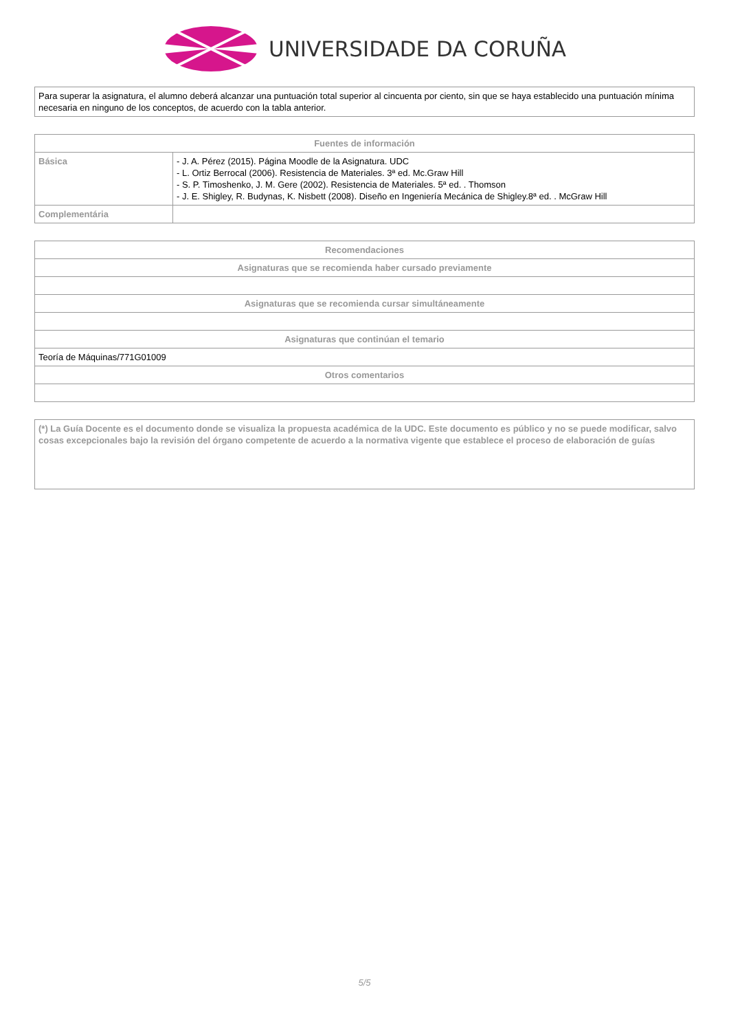UNIVERSIDADE DA CORUÑA
| Para superar la asignatura, el alumno deberá alcanzar una puntuación total superior al cincuenta por ciento, sin que se haya establecido una puntuación mínima necesaria en ninguno de los conceptos, de acuerdo con la tabla anterior. |
| Fuentes de información | |
| --- | --- |
| Básica | - J. A. Pérez (2015). Página Moodle de la Asignatura. UDC - L. Ortiz Berrocal (2006). Resistencia de Materiales. 3ª ed. Mc.Graw Hill - S. P. Timoshenko, J. M. Gere (2002). Resistencia de Materiales. 5ª ed. . Thomson - J. E. Shigley, R. Budynas, K. Nisbett (2008). Diseño en Ingeniería Mecánica de Shigley.8ª ed. . McGraw Hill |
| Complementária | |
| Recomendaciones |
| --- |
| Asignaturas que se recomienda haber cursado previamente |
| Asignaturas que se recomienda cursar simultáneamente |
| Asignaturas que continúan el temario |
| Teoría de Máquinas/771G01009 |
| Otros comentarios |
| (*) La Guía Docente es el documento donde se visualiza la propuesta académica de la UDC. Este documento es público y no se puede modificar, salvo cosas excepcionales bajo la revisión del órgano competente de acuerdo a la normativa vigente que establece el proceso de elaboración de guías |
5/5